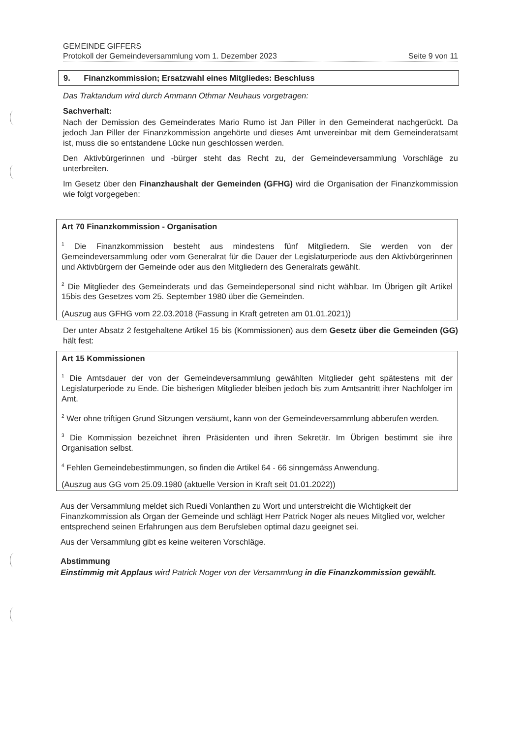GEMEINDE GIFFERS
Protokoll der Gemeindeversammlung vom 1. Dezember 2023 Seite 9 von 11
9. Finanzkommission; Ersatzwahl eines Mitgliedes: Beschluss
Das Traktandum wird durch Ammann Othmar Neuhaus vorgetragen:
Sachverhalt:
Nach der Demission des Gemeinderates Mario Rumo ist Jan Piller in den Gemeinderat nachgerückt. Da jedoch Jan Piller der Finanzkommission angehörte und dieses Amt unvereinbar mit dem Gemeinderatsamt ist, muss die so entstandene Lücke nun geschlossen werden.
Den Aktivbürgerinnen und -bürger steht das Recht zu, der Gemeindeversammlung Vorschläge zu unterbreiten.
Im Gesetz über den Finanzhaushalt der Gemeinden (GFHG) wird die Organisation der Finanzkommission wie folgt vorgegeben:
Art 70 Finanzkommission - Organisation
<sup>1</sup> Die Finanzkommission besteht aus mindestens fünf Mitgliedern. Sie werden von der Gemeindeversammlung oder vom Generalrat für die Dauer der Legislaturperiode aus den Aktivbürgerinnen und Aktivbürgern der Gemeinde oder aus den Mitgliedern des Generalrats gewählt.
<sup>2</sup> Die Mitglieder des Gemeinderats und das Gemeindepersonal sind nicht wählbar. Im Übrigen gilt Artikel 15bis des Gesetzes vom 25. September 1980 über die Gemeinden.
(Auszug aus GFHG vom 22.03.2018 (Fassung in Kraft getreten am 01.01.2021))
Der unter Absatz 2 festgehaltene Artikel 15 bis (Kommissionen) aus dem Gesetz über die Gemeinden (GG) hält fest:
Art 15 Kommissionen
<sup>1</sup> Die Amtsdauer der von der Gemeindeversammlung gewählten Mitglieder geht spätestens mit der Legislaturperiode zu Ende. Die bisherigen Mitglieder bleiben jedoch bis zum Amtsantritt ihrer Nachfolger im Amt.
<sup>2</sup> Wer ohne triftigen Grund Sitzungen versäumt, kann von der Gemeindeversammlung abberufen werden.
<sup>3</sup> Die Kommission bezeichnet ihren Präsidenten und ihren Sekretär. Im Übrigen bestimmt sie ihre Organisation selbst.
<sup>4</sup> Fehlen Gemeindebestimmungen, so finden die Artikel 64 - 66 sinngemäss Anwendung.
(Auszug aus GG vom 25.09.1980 (aktuelle Version in Kraft seit 01.01.2022))
Aus der Versammlung meldet sich Ruedi Vonlanthen zu Wort und unterstreicht die Wichtigkeit der Finanzkommission als Organ der Gemeinde und schlägt Herr Patrick Noger als neues Mitglied vor, welcher entsprechend seinen Erfahrungen aus dem Berufsleben optimal dazu geeignet sei.
Aus der Versammlung gibt es keine weiteren Vorschläge.
Abstimmung
Einstimmig mit Applaus wird Patrick Noger von der Versammlung in die Finanzkommission gewählt.